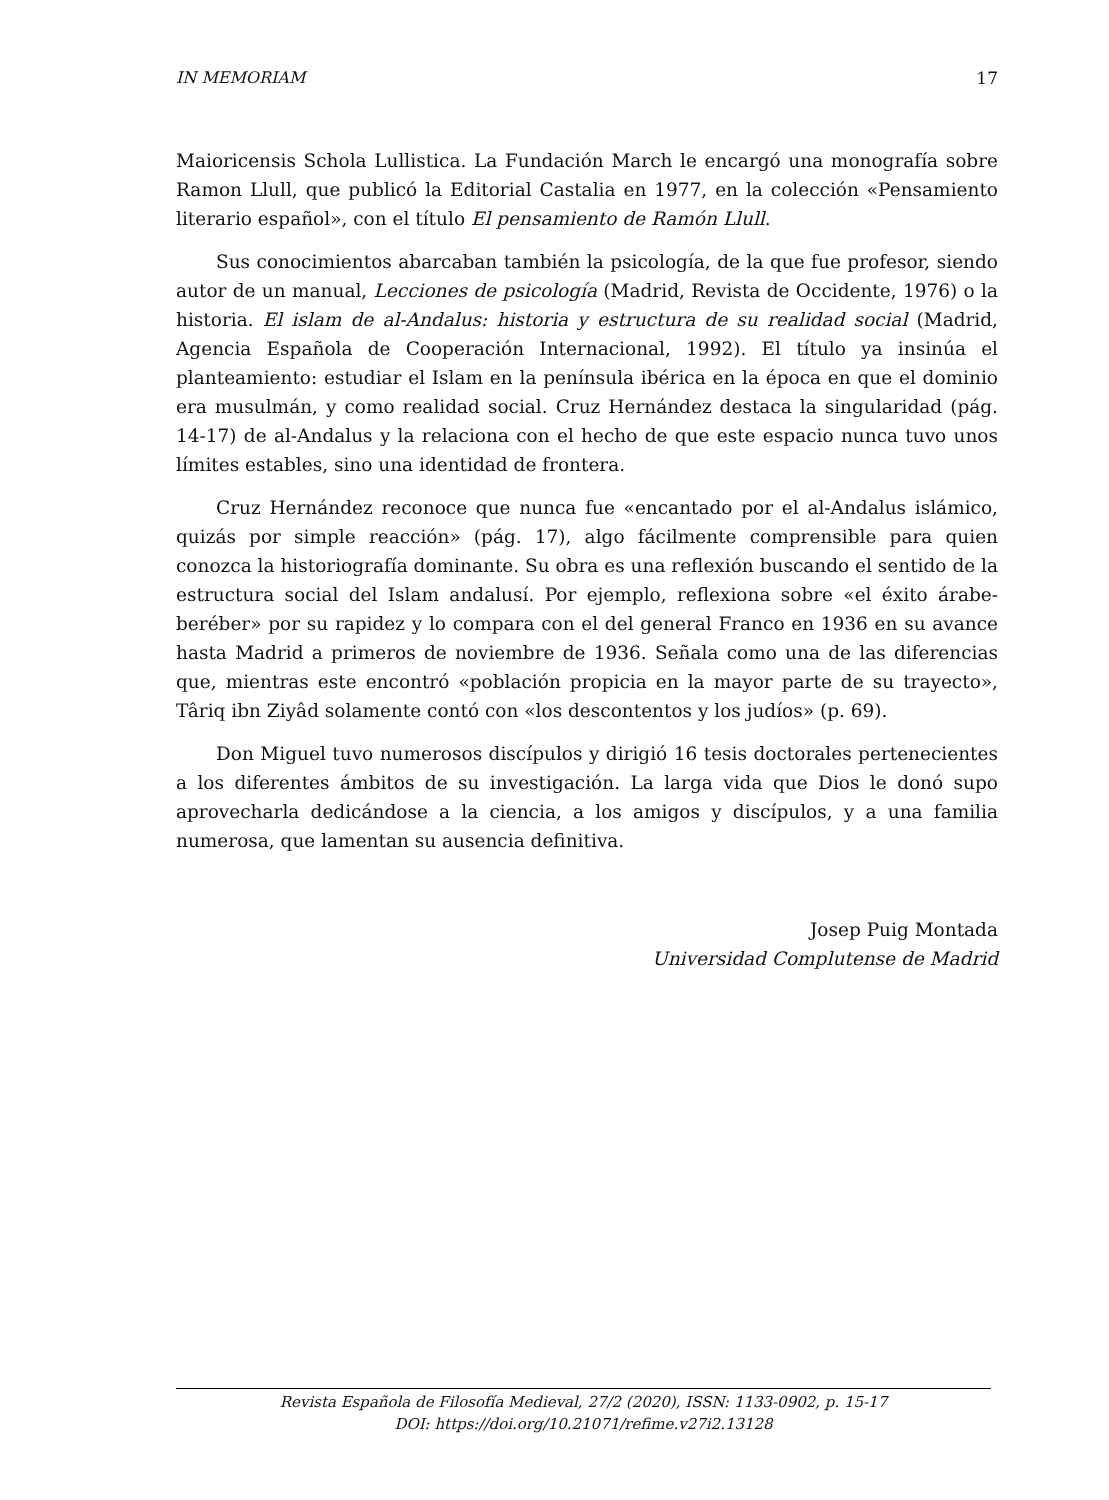IN MEMORIAM 17
Maioricensis Schola Lullistica. La Fundación March le encargó una monografía sobre Ramon Llull, que publicó la Editorial Castalia en 1977, en la colección «Pensamiento literario español», con el título El pensamiento de Ramón Llull.
Sus conocimientos abarcaban también la psicología, de la que fue profesor, siendo autor de un manual, Lecciones de psicología (Madrid, Revista de Occidente, 1976) o la historia. El islam de al-Andalus: historia y estructura de su realidad social (Madrid, Agencia Española de Cooperación Internacional, 1992). El título ya insinúa el planteamiento: estudiar el Islam en la península ibérica en la época en que el dominio era musulmán, y como realidad social. Cruz Hernández destaca la singularidad (pág. 14-17) de al-Andalus y la relaciona con el hecho de que este espacio nunca tuvo unos límites estables, sino una identidad de frontera.
Cruz Hernández reconoce que nunca fue «encantado por el al-Andalus islámico, quizás por simple reacción» (pág. 17), algo fácilmente comprensible para quien conozca la historiografía dominante. Su obra es una reflexión buscando el sentido de la estructura social del Islam andalusí. Por ejemplo, reflexiona sobre «el éxito árabe-beréber» por su rapidez y lo compara con el del general Franco en 1936 en su avance hasta Madrid a primeros de noviembre de 1936. Señala como una de las diferencias que, mientras este encontró «población propicia en la mayor parte de su trayecto», Târiq ibn Ziyâd solamente contó con «los descontentos y los judíos» (p. 69).
Don Miguel tuvo numerosos discípulos y dirigió 16 tesis doctorales pertenecientes a los diferentes ámbitos de su investigación. La larga vida que Dios le donó supo aprovecharla dedicándose a la ciencia, a los amigos y discípulos, y a una familia numerosa, que lamentan su ausencia definitiva.
Josep Puig Montada
Universidad Complutense de Madrid
Revista Española de Filosofía Medieval, 27/2 (2020), ISSN: 1133-0902, p. 15-17
DOI: https://doi.org/10.21071/refime.v27i2.13128